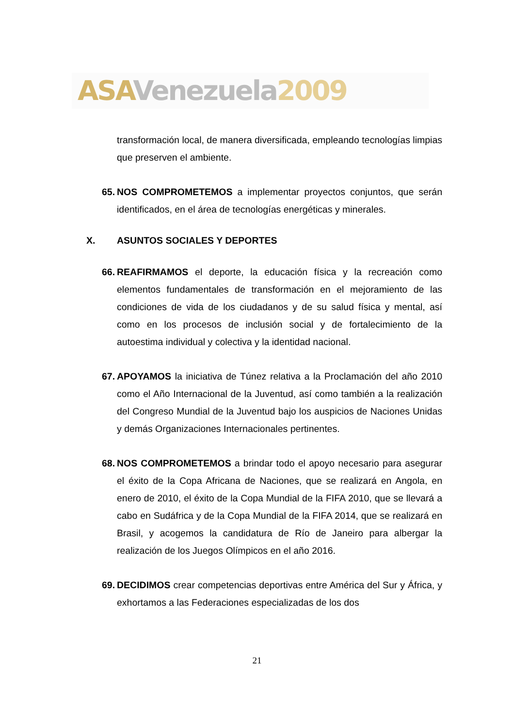ASA Venezuela 2009
transformación local, de manera diversificada, empleando tecnologías limpias que preserven el ambiente.
65. NOS COMPROMETEMOS a implementar proyectos conjuntos, que serán identificados, en el área de tecnologías energéticas y minerales.
X. ASUNTOS SOCIALES Y DEPORTES
66. REAFIRMAMOS el deporte, la educación física y la recreación como elementos fundamentales de transformación en el mejoramiento de las condiciones de vida de los ciudadanos y de su salud física y mental, así como en los procesos de inclusión social y de fortalecimiento de la autoestima individual y colectiva y la identidad nacional.
67. APOYAMOS la iniciativa de Túnez relativa a la Proclamación del año 2010 como el Año Internacional de la Juventud, así como también a la realización del Congreso Mundial de la Juventud bajo los auspicios de Naciones Unidas y demás Organizaciones Internacionales pertinentes.
68. NOS COMPROMETEMOS a brindar todo el apoyo necesario para asegurar el éxito de la Copa Africana de Naciones, que se realizará en Angola, en enero de 2010, el éxito de la Copa Mundial de la FIFA 2010, que se llevará a cabo en Sudáfrica y de la Copa Mundial de la FIFA 2014, que se realizará en Brasil, y acogemos la candidatura de Río de Janeiro para albergar la realización de los Juegos Olímpicos en el año 2016.
69. DECIDIMOS crear competencias deportivas entre América del Sur y África, y exhortamos a las Federaciones especializadas de los dos
21